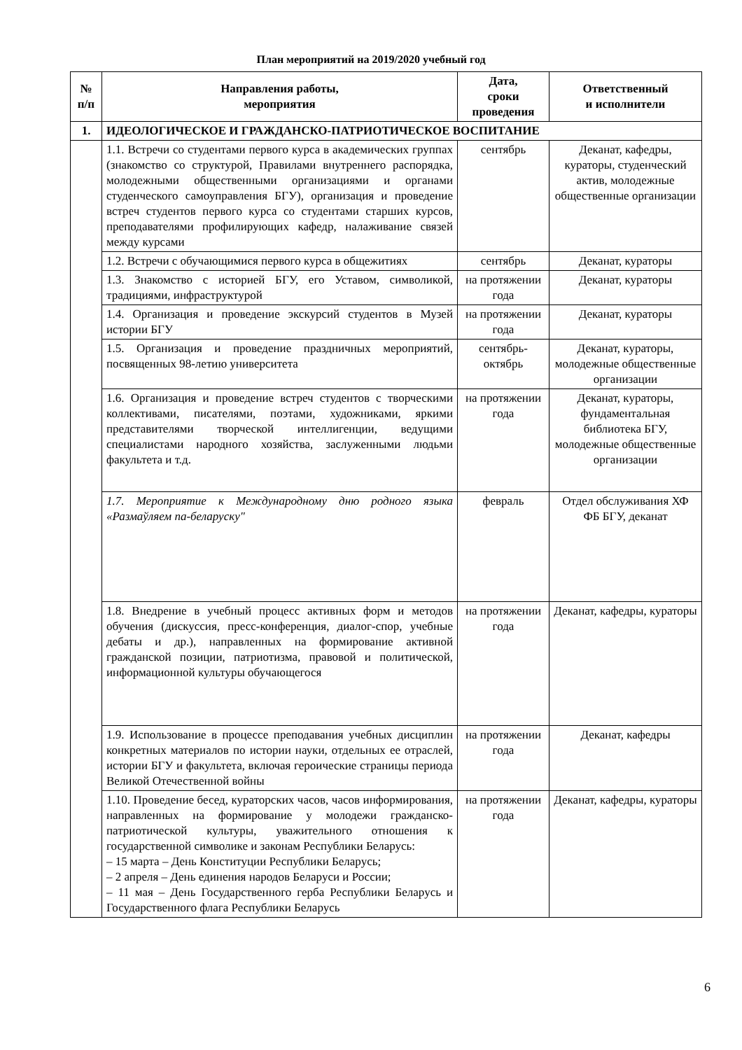План мероприятий на 2019/2020 учебный год
| № п/п | Направления работы, мероприятия | Дата, сроки проведения | Ответственный и исполнители |
| --- | --- | --- | --- |
| 1. | ИДЕОЛОГИЧЕСКОЕ И ГРАЖДАНСКО-ПАТРИОТИЧЕСКОЕ ВОСПИТАНИЕ | | |
| | 1.1. Встречи со студентами первого курса в академических группах (знакомство со структурой, Правилами внутреннего распорядка, молодежными общественными организациями и органами студенческого самоуправления БГУ), организация и проведение встреч студентов первого курса со студентами старших курсов, преподавателями профилирующих кафедр, налаживание связей между курсами | сентябрь | Деканат, кафедры, кураторы, студенческий актив, молодежные общественные организации |
| | 1.2. Встречи с обучающимися первого курса в общежитиях | сентябрь | Деканат, кураторы |
| | 1.3. Знакомство с историей БГУ, его Уставом, символикой, традициями, инфраструктурой | на протяжении года | Деканат, кураторы |
| | 1.4. Организация и проведение экскурсий студентов в Музей истории БГУ | на протяжении года | Деканат, кураторы |
| | 1.5. Организация и проведение праздничных мероприятий, посвященных 98-летию университета | сентябрь-октябрь | Деканат, кураторы, молодежные общественные организации |
| | 1.6. Организация и проведение встреч студентов с творческими коллективами, писателями, поэтами, художниками, яркими представителями творческой интеллигенции, ведущими специалистами народного хозяйства, заслуженными людьми факультета и т.д. | на протяжении года | Деканат, кураторы, фундаментальная библиотека БГУ, молодежные общественные организации |
| | 1.7. Мероприятие к Международному дню родного языка «Размаўляем па-беларуску" | февраль | Отдел обслуживания ХФ ФБ БГУ, деканат |
| | 1.8. Внедрение в учебный процесс активных форм и методов обучения (дискуссия, пресс-конференция, диалог-спор, учебные дебаты и др.), направленных на формирование активной гражданской позиции, патриотизма, правовой и политической, информационной культуры обучающегося | на протяжении года | Деканат, кафедры, кураторы |
| | 1.9. Использование в процессе преподавания учебных дисциплин конкретных материалов по истории науки, отдельных ее отраслей, истории БГУ и факультета, включая героические страницы периода Великой Отечественной войны | на протяжении года | Деканат, кафедры |
| | 1.10. Проведение бесед, кураторских часов, часов информирования, направленных на формирование у молодежи гражданско-патриотической культуры, уважительного отношения к государственной символике и законам Республики Беларусь: – 15 марта – День Конституции Республики Беларусь; – 2 апреля – День единения народов Беларуси и России; – 11 мая – День Государственного герба Республики Беларусь и Государственного флага Республики Беларусь | на протяжении года | Деканат, кафедры, кураторы |
6